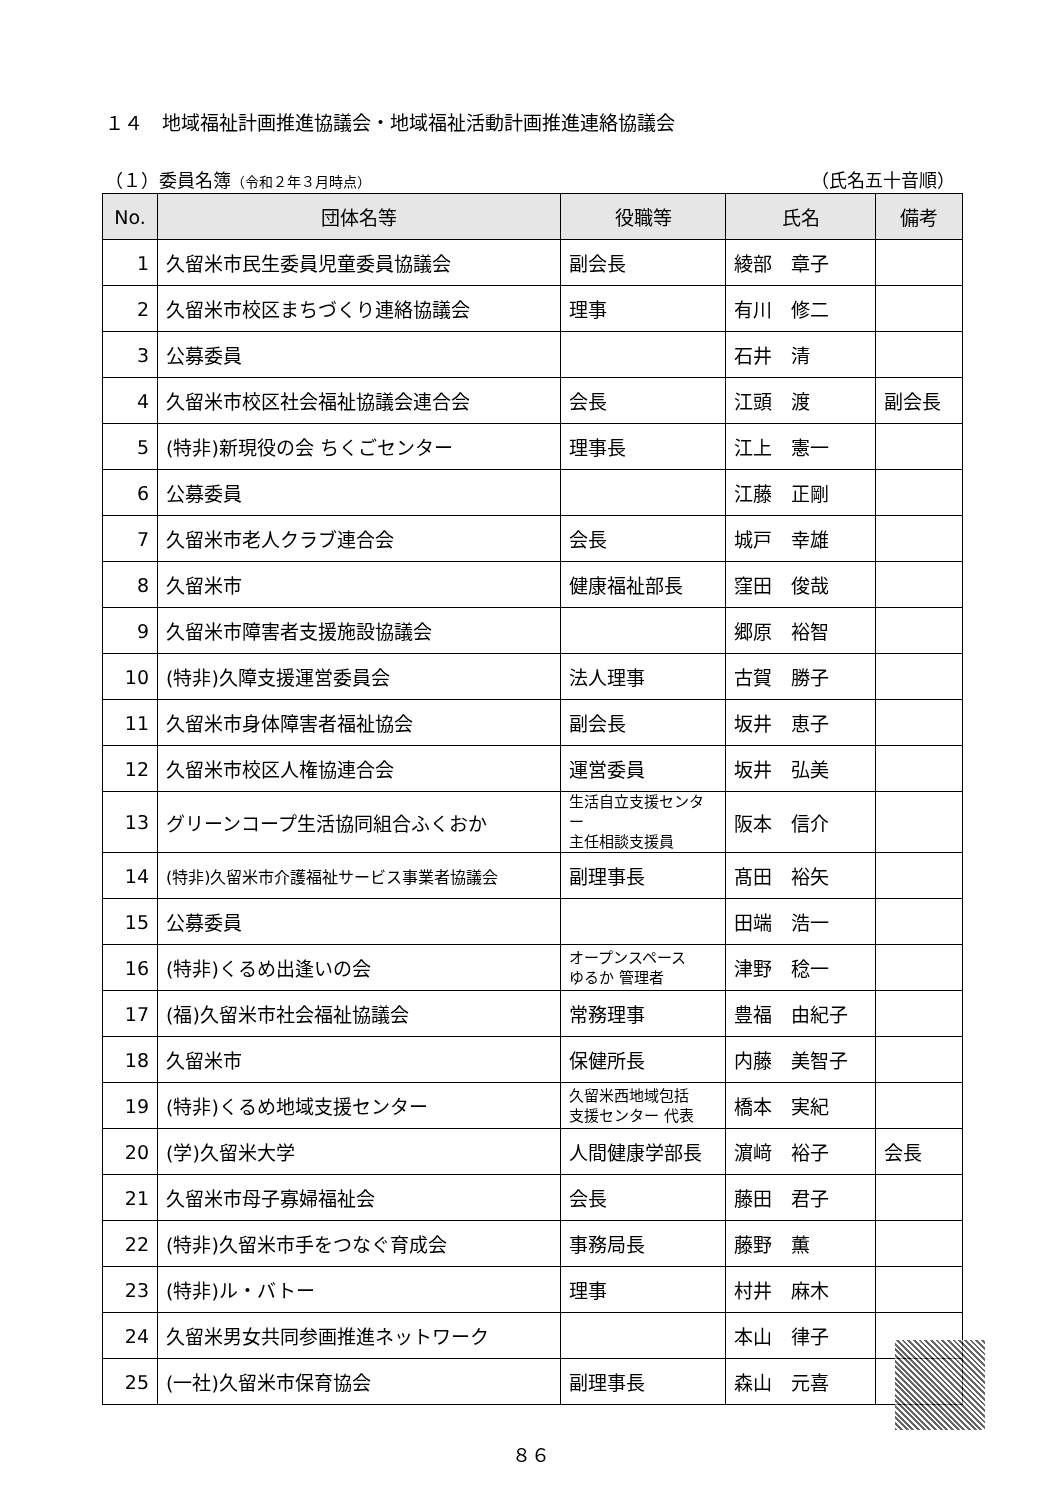１４　地域福祉計画推進協議会・地域福祉活動計画推進連絡協議会
（１）委員名簿（令和２年３月時点） （氏名五十音順）
| No. | 団体名等 | 役職等 | 氏名 | 備考 |
| --- | --- | --- | --- | --- |
| 1 | 久留米市民生委員児童委員協議会 | 副会長 | 綾部 章子 | |
| 2 | 久留米市校区まちづくり連絡協議会 | 理事 | 有川 修二 | |
| 3 | 公募委員 | | 石井 清 | |
| 4 | 久留米市校区社会福祉協議会連合会 | 会長 | 江頭 渡 | 副会長 |
| 5 | (特非)新現役の会 ちくごセンター | 理事長 | 江上 憲一 | |
| 6 | 公募委員 | | 江藤 正剛 | |
| 7 | 久留米市老人クラブ連合会 | 会長 | 城戸 幸雄 | |
| 8 | 久留米市 | 健康福祉部長 | 窪田 俊哉 | |
| 9 | 久留米市障害者支援施設協議会 | | 郷原 裕智 | |
| 10 | (特非)久障支援運営委員会 | 法人理事 | 古賀 勝子 | |
| 11 | 久留米市身体障害者福祉協会 | 副会長 | 坂井 恵子 | |
| 12 | 久留米市校区人権協連合会 | 運営委員 | 坂井 弘美 | |
| 13 | グリーンコープ生活協同組合ふくおか | 生活自立支援センター 主任相談支援員 | 阪本 信介 | |
| 14 | (特非)久留米市介護福祉サービス事業者協議会 | 副理事長 | 髙田 裕矢 | |
| 15 | 公募委員 | | 田端 浩一 | |
| 16 | (特非)くるめ出逢いの会 | オープンスペース ゆるか 管理者 | 津野 稔一 | |
| 17 | (福)久留米市社会福祉協議会 | 常務理事 | 豊福 由紀子 | |
| 18 | 久留米市 | 保健所長 | 内藤 美智子 | |
| 19 | (特非)くるめ地域支援センター | 久留米西地域包括 支援センター 代表 | 橋本 実紀 | |
| 20 | (学)久留米大学 | 人間健康学部長 | 濵﨑 裕子 | 会長 |
| 21 | 久留米市母子寡婦福祉会 | 会長 | 藤田 君子 | |
| 22 | (特非)久留米市手をつなぐ育成会 | 事務局長 | 藤野 薫 | |
| 23 | (特非)ル・バトー | 理事 | 村井 麻木 | |
| 24 | 久留米男女共同参画推進ネットワーク | | 本山 律子 | |
| 25 | (一社)久留米市保育協会 | 副理事長 | 森山 元喜 | |
８６